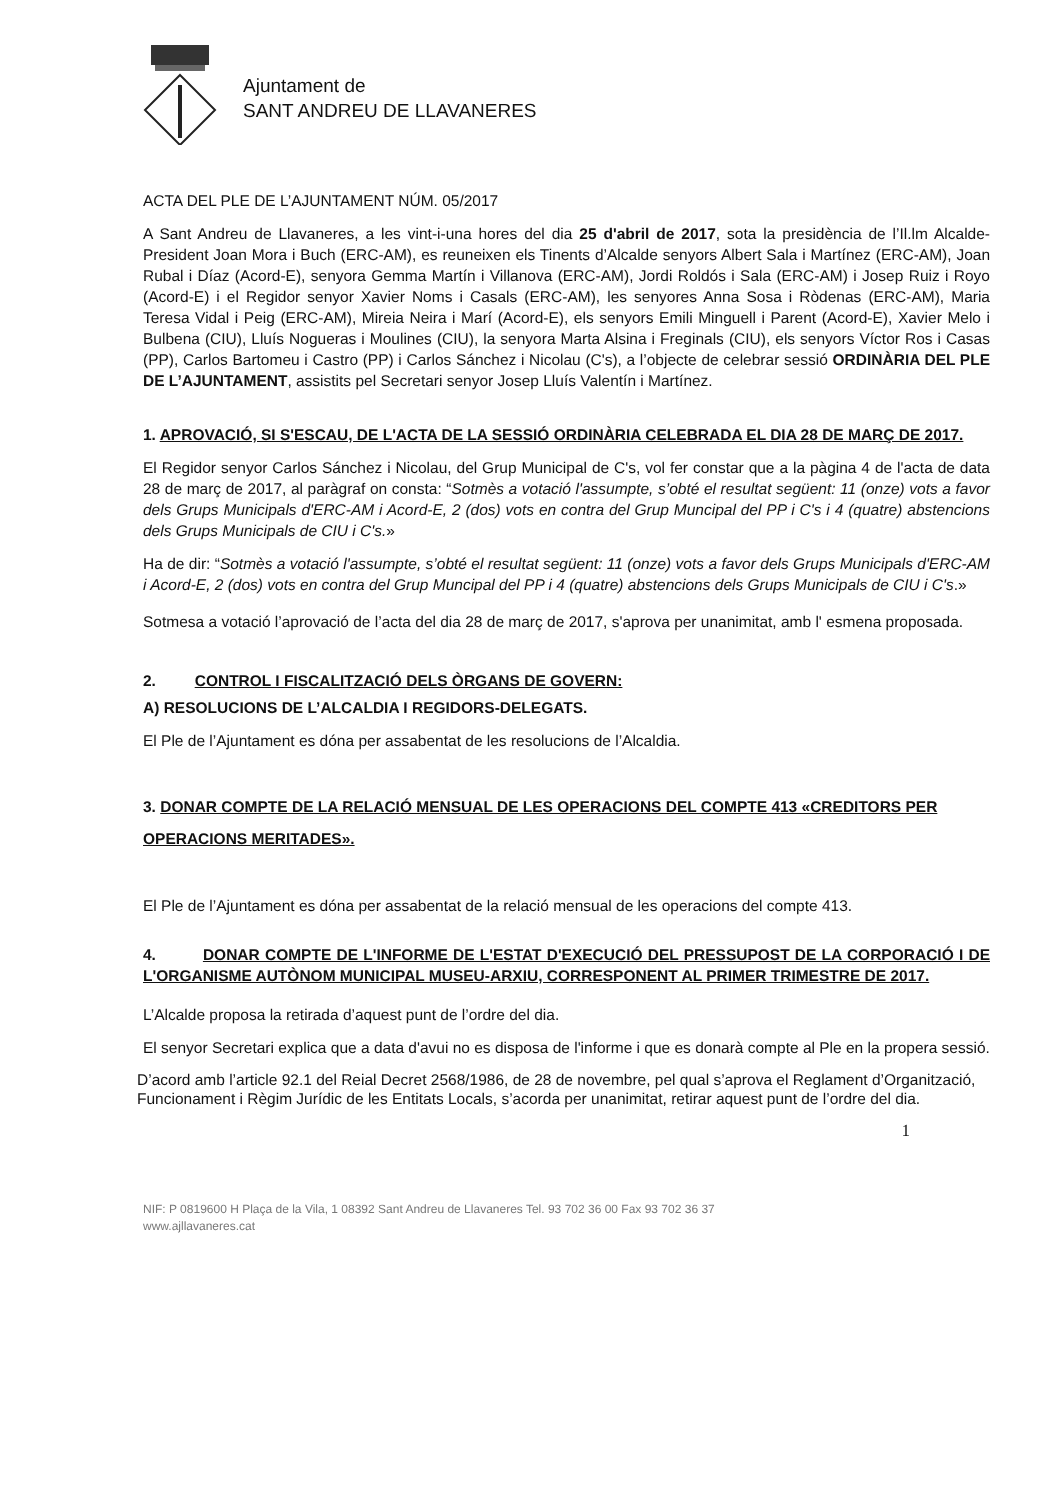Ajuntament de
SANT ANDREU DE LLAVANERES
ACTA DEL PLE DE L’AJUNTAMENT NÚM. 05/2017
A Sant Andreu de Llavaneres, a les vint-i-una hores del dia 25 d'abril de 2017, sota la presidència de l’Il.lm Alcalde-President Joan Mora i Buch (ERC-AM), es reuneixen els Tinents d’Alcalde senyors Albert Sala i Martínez (ERC-AM), Joan Rubal i Díaz (Acord-E), senyora Gemma Martín i Villanova (ERC-AM), Jordi Roldós i Sala (ERC-AM) i Josep Ruiz i Royo (Acord-E) i el Regidor senyor Xavier Noms i Casals (ERC-AM), les senyores Anna Sosa i Ròdenas (ERC-AM), Maria Teresa Vidal i Peig (ERC-AM), Mireia Neira i Marí (Acord-E), els senyors Emili Minguell i Parent (Acord-E), Xavier Melo i Bulbena (CIU), Lluís Nogueras i Moulines (CIU), la senyora Marta Alsina i Freginals (CIU), els senyors Víctor Ros i Casas (PP), Carlos Bartomeu i Castro (PP) i Carlos Sánchez i Nicolau (C's), a l’objecte de celebrar sessió ORDINÀRIA DEL PLE DE L’AJUNTAMENT, assistits pel Secretari senyor Josep Lluís Valentín i Martínez.
1. APROVACIÓ, SI S'ESCAU, DE L'ACTA DE LA SESSIÓ ORDINÀRIA CELEBRADA EL DIA 28 DE MARÇ DE 2017.
El Regidor senyor Carlos Sánchez i Nicolau, del Grup Municipal de C's, vol fer constar que a la pàgina 4 de l'acta de data 28 de març de 2017, al paràgraf on consta: “Sotmès a votació l'assumpte, s’obté el resultat següent: 11 (onze) vots a favor dels Grups Municipals d'ERC-AM i Acord-E, 2 (dos) vots en contra del Grup Muncipal del PP i C's i 4 (quatre) abstencions dels Grups Municipals de CIU i C's.»
Ha de dir: “Sotmès a votació l'assumpte, s’obté el resultat següent: 11 (onze) vots a favor dels Grups Municipals d'ERC-AM i Acord-E, 2 (dos) vots en contra del Grup Muncipal del PP i 4 (quatre) abstencions dels Grups Municipals de CIU i C's.»
Sotmesa a votació l’aprovació de l’acta del dia 28 de març de 2017, s'aprova per unanimitat, amb l' esmena proposada.
2. CONTROL I FISCALITZACIÓ DELS ÒRGANS DE GOVERN:
A) RESOLUCIONS DE L’ALCALDIA I REGIDORS-DELEGATS.
El Ple de l’Ajuntament es dóna per assabentat de les resolucions de l’Alcaldia.
3. DONAR COMPTE DE LA RELACIÓ MENSUAL DE LES OPERACIONS DEL COMPTE 413 «CREDITORS PER OPERACIONS MERITADES».
El Ple de l’Ajuntament es dóna per assabentat de la relació mensual de les operacions del compte 413.
4. DONAR COMPTE DE L'INFORME DE L'ESTAT D'EXECUCIÓ DEL PRESSUPOST DE LA CORPORACIÓ I DE L'ORGANISME AUTÒNOM MUNICIPAL MUSEU-ARXIU, CORRESPONENT AL PRIMER TRIMESTRE DE 2017.
L’Alcalde proposa la retirada d’aquest punt de l’ordre del dia.
El senyor Secretari explica que a data d'avui no es disposa de l'informe i que es donarà compte al Ple en la propera sessió.
D’acord amb l’article 92.1 del Reial Decret 2568/1986, de 28 de novembre, pel qual s’aprova el Reglament d’Organització, Funcionament i Règim Jurídic de les Entitats Locals, s’acorda per unanimitat, retirar aquest punt de l’ordre del dia.
1
NIF: P 0819600 H Plaça de la Vila, 1 08392 Sant Andreu de Llavaneres Tel. 93 702 36 00 Fax 93 702 36 37
www.ajllavaneres.cat